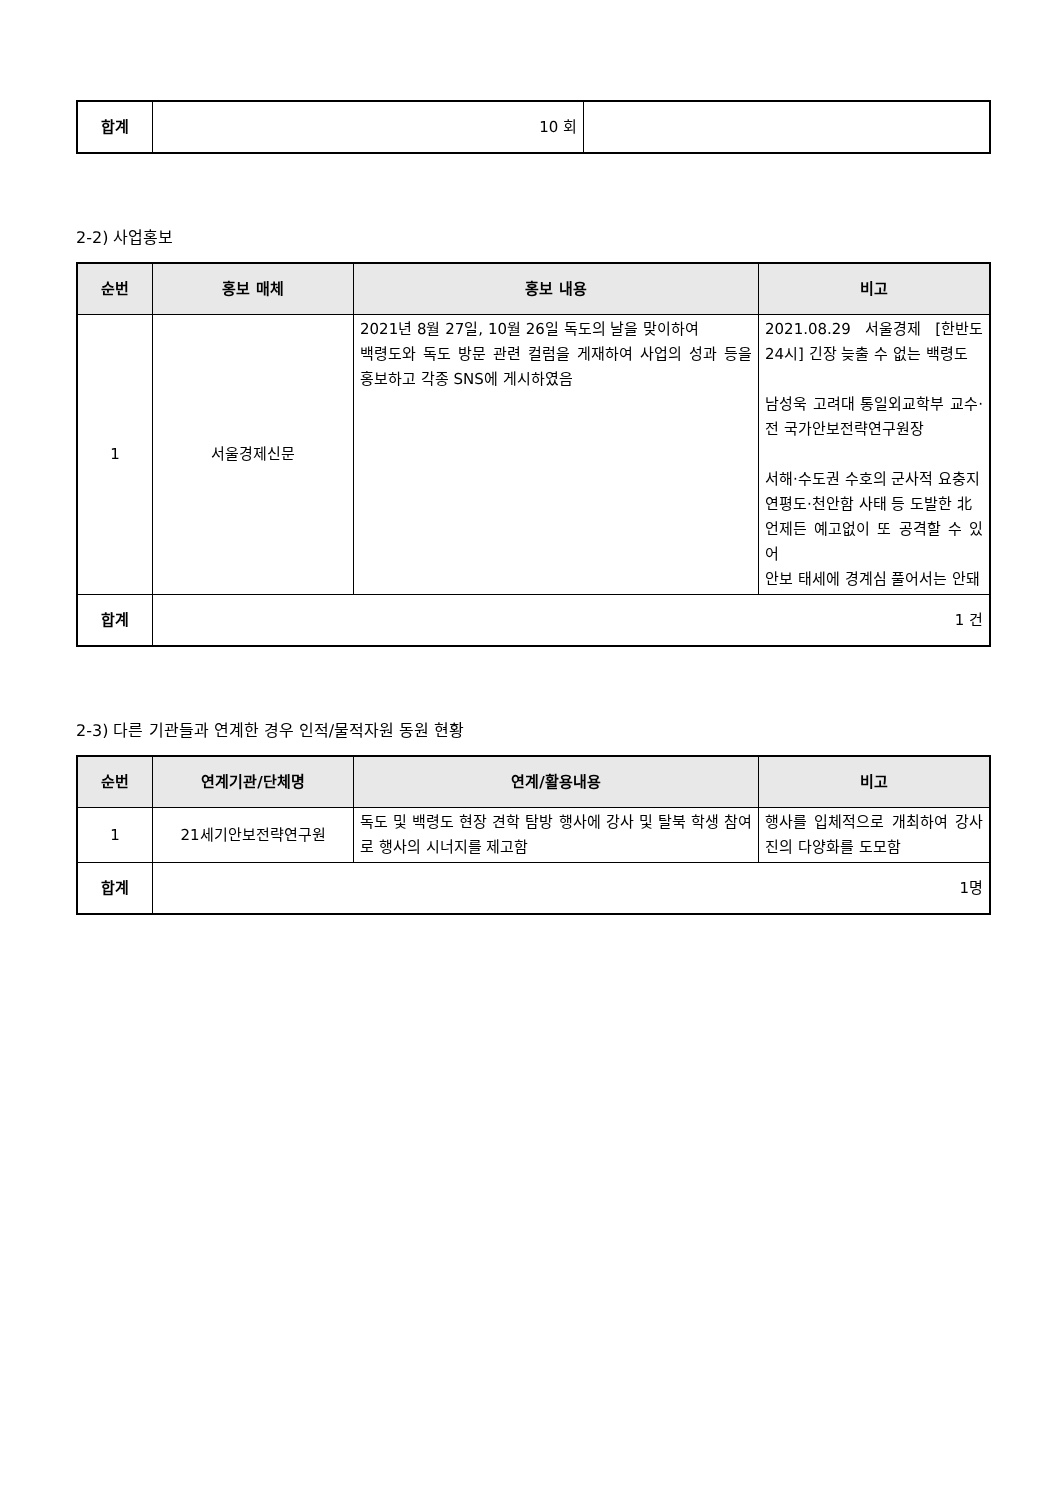| 합계 | 10 회 | |
2-2) 사업홍보
| 순번 | 홍보 매체 | 홍보 내용 | 비고 |
| --- | --- | --- | --- |
| 1 | 서울경제신문 | 2021년 8월 27일, 10월 26일 독도의 날을 맞이하여 백령도와 독도 방문 관련 컬럼을 게재하여 사업의 성과 등을 홍보하고 각종 SNS에 게시하였음 | 2021.08.29 서울경제 [한반도24시] 긴장 늦출 수 없는 백령도 남성욱 고려대 통일외교학부 교수·전 국가안보전략연구원장 서해·수도권 수호의 군사적 요충지 연평도·천안함 사태 등 도발한 北 언제든 예고없이 또 공격할 수 있어 안보 태세에 경계심 풀어서는 안돼 |
| 합계 | 1 건 | | |
2-3) 다른 기관들과 연계한 경우 인적/물적자원 동원 현황
| 순번 | 연계기관/단체명 | 연계/활용내용 | 비고 |
| --- | --- | --- | --- |
| 1 | 21세기안보전략연구원 | 독도 및 백령도 현장 견학 탐방 행사에 강사 및 탈북 학생 참여로 행사의 시너지를 제고함 | 행사를 입체적으로 개최하여 강사진의 다양화를 도모함 |
| 합계 | 1명 | | |